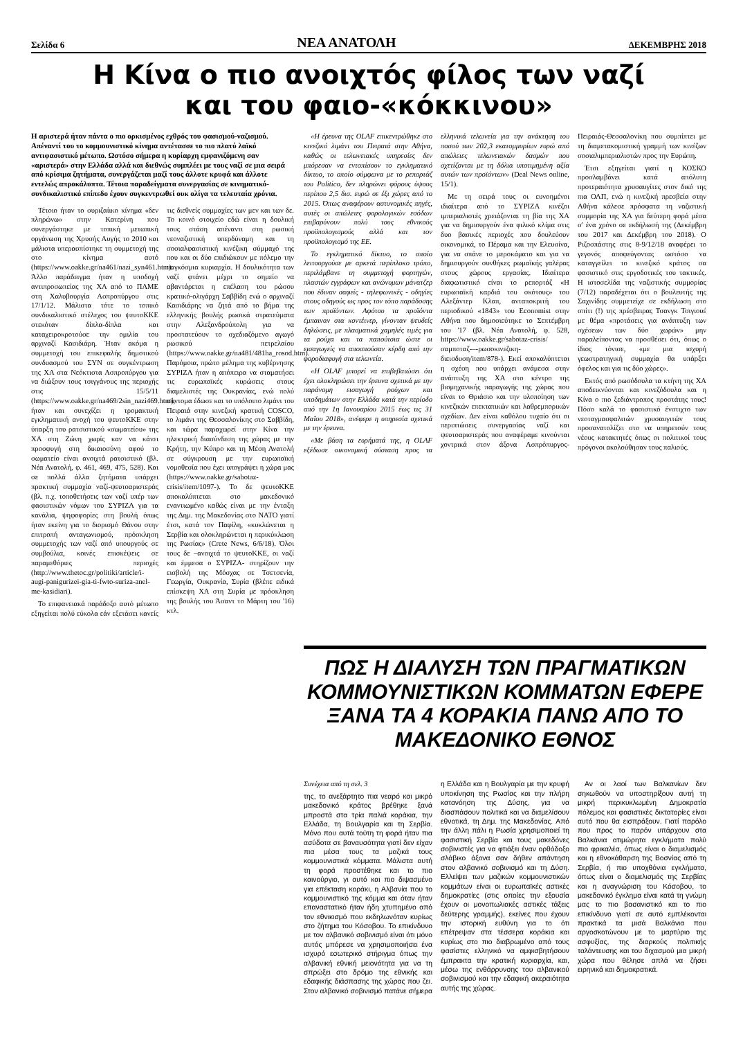Σελίδα 6 ΝΕΑ ΑΝΑΤΟΛΗ ΔΕΚΕΜΒΡΗΣ 2018
Η Κίνα ο πιο ανοιχτός φίλος των ναζί
και του φαιο-«κόκκινου»
Η αριστερά ήταν πάντα ο πιο ορκισμένος εχθρός του φασισμού-ναζισμού. Απέναντί του το κομμουνιστικό κίνημα αντέτασσε το πιο πλατύ λαϊκό αντιφασιστικό μέτωπο. Ωστόσο σήμερα η κυρίαρχη εμφανιζόμενη σαν «αριστερά» στην Ελλάδα αλλά και διεθνώς συμπλέει με τους ναζί σε μια σειρά από κρίσιμα ζητήματα, συνεργάζεται μαζί τους άλλοτε κρυφά και άλλοτε εντελώς απροκάλυπτα. Τέτοια παραδείγματα συνεργασίας σε κινηματικό-συνδικαλιστικό επίπεδο έχουν συγκεντρωθεί ουκ ολίγα τα τελευταία χρόνια.
Τέτοιο ήταν το συριζαίικο κίνημα «δεν πληρώνω» στην Κατερίνη που συνεργάστηκε με τοπική μετωπική οργάνωση της Χρυσής Αυγής το 2010 και μάλιστα υπερασπίστηκε τη συμμετοχή της στο κίνημα αυτό (https://www.oakke.gr/na461/nazi_syn461.htm). Άλλο παράδειγμα ήταν η υποδοχή αντιπροσωπείας της ΧΑ από το ΠΑΜΕ στη Χαλυβουργία Ασπροπύργου στις 17/1/12. Μάλιστα τότε το τοπικό συνδικαλιστικό στέλεχος του ψευτοΚΚΕ στεκόταν δίπλα-δίπλα και καταχειροκροτούσε την ομιλία του αρχιναζί Κασιδιάρη. Ήταν ακόμα η συμμετοχή του επικεφαλής δημοτικού συνδυασμού του ΣΥΝ σε συγκέντρωση της ΧΑ στα Νεόκτιστα Ασπροπύργου για να διώξουν τους τσιγγάνους της περιοχής στις 15/5/11 (https://www.oakke.gr/na469/2sin_nazi469.htm), ήταν και συνεχίζει η τρομακτική εγκληματική ανοχή του ψευτοΚΚΕ στην ύπαρξη του ρατσιστικού «σωματείου» της ΧΑ στη Ζώνη χωρίς καν να κάνει προσφυγή στη δικαιοσύνη αφού το σωματείο είναι ανοιχτά ρατσιστικό (βλ. Νέα Ανατολή, φ. 461, 469, 475, 528). Και σε πολλά άλλα ζητήματα υπάρχει πρακτική συμμαχία ναζί-ψευτοαριστεράς (βλ. π.χ. τοποθετήσεις των ναζί υπέρ των φασιστικών νόμων του ΣΥΡΙΖΑ για τα κανάλια, ψηφοφορίες στη βουλή όπως ήταν εκείνη για το διορισμό Θάνου στην επιτροπή ανταγωνισμού, πρόσκληση συμμετοχής των ναζί από υπουργούς σε συμβούλια, κοινές επισκέψεις σε παραμεθόριες περιοχές (http://www.thetoc.gr/politiki/article/i-augi-panigurizei-gia-ti-fwto-suriza-anel-me-kasidiari).
Το επιφανειακά παράδοξο αυτό μέτωπο εξηγείται πολύ εύκολα εάν εξετάσει κανείς τις διεθνείς συμμαχίες των μεν και των δε. Το κοινό στοιχείο εδώ είναι η δουλική τους στάση απέναντι στη ρωσική νεοναζιστική υπερδύναμη και τη σοσιαλφασιστική κινέζικη σύμμαχό της που και οι δύο επιδιώκουν με πόλεμο την παγκόσμια κυριαρχία. Η δουλικότητα των ναζί φτάνει μέχρι το σημείο να αβαντάρεται η επέλαση του ρώσου κρατικό-ολιγάρχη Σαββίδη ενώ ο αρχιναζί Κασιδιάρης να ζητά από το βήμα της ελληνικής βουλής ρωσικά στρατεύματα στην Αλεξανδρούπολη για να προστατεύουν το σχεδιαζόμενο αγωγό ρωσικού πετρελαίου (https://www.oakke.gr/na481/481ha_rosod.htm). Παρόμοια, πρώτο μέλημα της κυβέρνησης ΣΥΡΙΖΑ ήταν η απόπειρα να σταματήσει τις ευρωπαϊκές κυρώσεις στους διαμελιστές της Ουκρανίας, ενώ πολύ σύντομα έδωσε και το υπόλοιπο λιμάνι του Πειραιά στην κινεζική κρατική COSCO, το λιμάνι της Θεσσαλονίκης στο Σαββίδη, και τώρα παραχωρεί στην Κίνα την ηλεκτρική διασύνδεση της χώρας με την Κρήτη, την Κύπρο και τη Μέση Ανατολή σε σύγκρουση με την ευρωπαϊκή νομοθεσία που έχει υπογράψει η χώρα μας (https://www.oakke.gr/sabotaz-crisis/item/1097-). Το δε ψευτοΚΚΕ αποκαλύπτεται στο μακεδονικό εναντιωμένο καθώς είναι με την ένταξη της Δημ. της Μακεδονίας στο ΝΑΤΟ γιατί έτσι, κατά τον Παφίλη, «κυκλώνεται η Σερβία και ολοκληρώνεται η περικύκλωση της Ρωσίας» (Crete News, 6/6/18). Όλοι τους δε –ανοιχτά το ψευτοΚΚΕ, οι ναζί και έμμεσα ο ΣΥΡΙΖΑ- στηρίζουν την εισβολή της Μόσχας σε Τσετσενία, Γεωργία, Ουκρανία, Συρία (βλέπε ειδικά επίσκεψη ΧΑ στη Συρία με πρόσκληση της βουλής του Άσαντ το Μάρτη του '16) κτλ.
«Η έρευνα της OLAF επικεντρώθηκε στο κινεζικό λιμάνι του Πειραιά στην Αθήνα, καθώς οι τελωνειακές υπηρεσίες δεν μπόρεσαν να εντοπίσουν το εγκληματικό δίκτυο, το οποίο σύμφωνα με το ρεπορτάζ του Politico, δεν πληρώνει φόρους ύψους περίπου 2,5 δισ. ευρώ σε έξι χώρες από το 2015. Όπως αναφέρουν αστυνομικές πηγές, αυτές οι απώλειες φορολογικών εσόδων επιβαρύνουν πολύ τους εθνικούς προϋπολογισμούς αλλά και τον προϋπολογισμό της ΕΕ.
Το εγκληματικό δίκτυο, το οποίο λειτουργούσε με αρκετά περίπλοκο τρόπο, περιλάμβανε τη συμμετοχή φορτηγών, πλαστών εγγράφων και ανώνυμων μάνατζερ που έδιναν σαφείς - τηλεφωνικές - οδηγίες στους οδηγούς ως προς τον τόπο παράδοσης των προϊόντων. Αφότου τα προϊόντα έμπαιναν στα κοντέινερ, γίνονταν ψευδείς δηλώσεις, με πλασματικά χαμηλές τιμές για τα ρούχα και τα παπούτσια ώστε οι εισαγωγείς να αποσπούσαν κέρδη από την φοροδιαφυγή στα τελωνεία.
«Η OLAF μπορεί να επιβεβαιώσει ότι έχει ολοκληρώσει την έρευνα σχετικά με την παράνομη εισαγωγή ρούχων και υποδημάτων στην Ελλάδα κατά την περίοδο από την 1η Ιανουαρίου 2015 έως τις 31 Μαΐου 2018», ανέφερε η υπηρεσία σχετικά με την έρευνα.
«Με βάση τα ευρήματά της, η OLAF εξέδωσε οικονομική σύσταση προς τα ελληνικά τελωνεία για την ανάκτηση του ποσού των 202,3 εκατομμυρίων ευρώ από απώλειες τελωνειακών δασμών που σχετίζονται με τη δόλια υποτιμημένη αξία αυτών των προϊόντων» (Deal News online, 15/1).
Με τη σειρά τους οι ευνοημένοι ιδιαίτερα από το ΣΥΡΙΖΑ κινέζοι ιμπεριαλιστές χρειάζονται τη βία της ΧΑ για να δημιουργούν ένα φιλικό κλίμα στις δυο βασικές περιοχές που δουλεύουν οικονομικά, το Πέραμα και την Ελευσίνα, για να σπάνε το μεροκάματο και για να δημιουργούν συνθήκες ρωμαϊκής γαλέρας στους χώρους εργασίας. Ιδιαίτερα διαφωτιστικό είναι το ρεπορτάζ «Η ευρωπαϊκή καρδιά του σκότους» του Αλεξάντερ Κλαπ, ανταποκριτή του περιοδικού «1843» του Economist στην Αθήνα που δημοσιεύτηκε το Σεπτέμβρη του '17 (βλ. Νέα Ανατολή, φ. 528, https://www.oakke.gr/sabotaz-crisis/σαμποταζ-–-ρωσοκινεζικη-διεισδυση/item/878-). Εκεί αποκαλύπτεται η σχέση που υπάρχει ανάμεσα στην ανάπτυξη της ΧΑ στο κέντρο της βιομηχανικής παραγωγής της χώρας που είναι το Θριάσιο και την υλοποίηση των κινεζικών επεκτατικών και λαθρεμπορικών σχεδίων. Δεν είναι καθόλου τυχαίο ότι οι περιπτώσεις συνεργασίας ναζί και ψευτοαριστεράς που αναφέραμε κινούνται χοντρικά στον άξονα Ασπρόπυργος-Πειραιάς-Θεσσαλονίκη που συμπίπτει με τη διαμετακομιστική γραμμή των κινέζων σοσιαλιμπεριαλιστών προς την Ευρώπη.
Έτσι εξηγείται γιατί η ΚΟΣΚΟ προσλαμβάνει κατά απόλυτη προτεραιότητα χρυσαυγίτες στον δικό της πια ΟΛΠ, ενώ η κινεζική πρεσβεία στην Αθήνα κάλεσε πρόσφατα τη ναζιστική συμμορία της ΧΑ για δεύτερη φορά μέσα σ' ένα χρόνο σε εκδήλωσή της (Δεκέμβρη του 2017 και Δεκέμβρη του 2018). Ο Ριζοσπάστης στις 8-9/12/18 αναφέρει το γεγονός αποφεύγοντας ωστόσο να καταγγείλει το κινεζικό κράτος σα φασιστικό στις εργοδοτικές του τακτικές. Η ιστοσελίδα της ναζιστικής συμμορίας (7/12) παραδέχεται ότι ο βουλευτής της Σαχινίδης συμμετείχε σε εκδήλωση στο σπίτι (!) της πρέσβειρας Τσανγκ Τσιγιουέ με θέμα «προτάσεις για ανάπτυξη των σχέσεων των δύο χωρών» μην παραλείποντας να προσθέσει ότι, όπως ο ίδιος τόνισε, «με μια ισχυρή γεωστρατηγική συμμαχία θα υπάρξει όφελος και για τις δύο χώρες».
Εκτός από ρωσόδουλα τα κτήνη της ΧΑ αποδεικνύονται και κινεζόδουλα και η Κίνα ο πιο ξεδιάντροπος προστάτης τους! Πόσο καλά το φασιστικό ένστιχτο των νεοταγμασφαλιτών χρυσαυγιτών τους προσανατολίζει στο να υπηρετούν τους νέους κατακτητές όπως οι πολιτικοί τους πρόγονοι ακολούθησαν τους παλιούς.
ΠΩΣ Η ΔΙΑΛΥΣΗ ΤΩΝ ΠΡΑΓΜΑΤΙΚΩΝ ΚΟΜΜΟΥΝΙΣΤΙΚΩΝ ΚΟΜΜΑΤΩΝ ΕΦΕΡΕ ΞΑΝΑ ΤΑ 4 ΚΟΡΑΚΙΑ ΠΑΝΩ ΑΠΟ ΤΟ ΜΑΚΕΔΟΝΙΚΟ ΕΘΝΟΣ
Συνέχεια από τη σελ. 3
της, το ανεξάρτητο πια νεαρό και μικρό μακεδονικό κράτος βρέθηκε ξανά μπροστά στα τρία παλιά κοράκια, την Ελλάδα, τη Βουλγαρία και τη Σερβία. Μόνο που αυτά τούτη τη φορά ήταν πια ασύδοτα σε βαναυσότητα γιατί δεν είχαν πια μέσα τους τα μαζικά τους κομμουνιστικά κόμματα. Μάλιστα αυτή τη φορά προστέθηκε και το πιο καινούργιο, γι αυτό και πιο διψασμένο για επέκταση κοράκι, η Αλβανία που το κομμουνιστικό της κόμμα και όταν ήταν επαναστατικό ήταν ήδη χτυπημένο από τον εθνικισμό που εκδηλωνόταν κυρίως στο ζήτημα του Κόσοβου. Το επικίνδυνο με τον αλβανικό σοβινισμό είναι ότι μόνο αυτός μπόρεσε να χρησιμοποιήσει ένα ισχυρό εσωτερικό στήριγμα όπως την αλβανική εθνική μειονότητα για να τη σπρώξει στο δρόμο της εθνικής και εδαφικής διάσπασης της χώρας που ζει. Στον αλβανικό σοβινισμό πατάνε σήμερα η Ελλάδα και η Βουλγαρία με την κρυφή υποκίνηση της Ρωσίας και την πλήρη κατανόηση της Δύσης, για να διασπάσουν πολιτικά και να διαμελίσουν εθνοτικά, τη Δημ. της Μακεδονίας. Από την άλλη πάλι η Ρωσία χρησιμοποιεί τη φασιστική Σερβία και τους μακεδόνες σοβινιστές για να φτιάξει έναν ορθόδοξο σλάβικο άξονα σαν δήθεν απάντηση στον αλβανικό σοβινισμό και τη Δύση. Ελλείψει των μαζικών κομμουνιστικών κομμάτων είναι οι ευρωπαϊκές αστικές δημοκρατίες (στις οποίες την εξουσία έχουν οι μονοπωλιακές αστικές τάξεις δεύτερης γραμμής), εκείνες που έχουν την ιστορική ευθύνη για το ότι επέτρεψαν στα τέσσερα κοράκια και κυρίως στο πιο διαβρωμένο από τους φασίστες ελληνικό να αμφισβητήσουν έμπρακτα την κρατική κυριαρχία, και, μέσω της ενθάρρυνσης του αλβανικού σοβινισμού και την εδαφική ακεραιότητα αυτής της χώρας.
Αν οι λαοί των Βαλκανίων δεν σηκωθούν να υποστηρίξουν αυτή τη μικρή περικυκλωμένη Δημοκρατία πόλεμος και φασιστικές δικτατορίες είναι αυτό που θα εισπράξουν. Γιατί παρόλο που προς το παρόν υπάρχουν στα Βαλκάνια ατιμώρητα εγκλήματα πολύ πιο φρικαλέα, όπως είναι ο διαμελισμός και η εθνοκάθαρση της Βοσνίας από τη Σερβία, ή πιο υποχθόνια εγκλήματα, όπως είναι ο διαμελισμός της Σερβίας και η αναγνώριση του Κόσοβου, το μακεδονικό έγκλημα είναι κατά τη γνώμη μας το πιο βασανιστικό και το πιο επικίνδυνο γιατί σε αυτό εμπλέκονται πρακτικά τα μισά Βαλκάνια που αργοσκοτώνουν με το μαρτύριο της ασφυξίας, της διαρκούς πολιτικής ταλάντευσης και του διχασμού μια μικρή χώρα που θέλησε απλά να ζήσει ειρηνικά και δημοκρατικά.